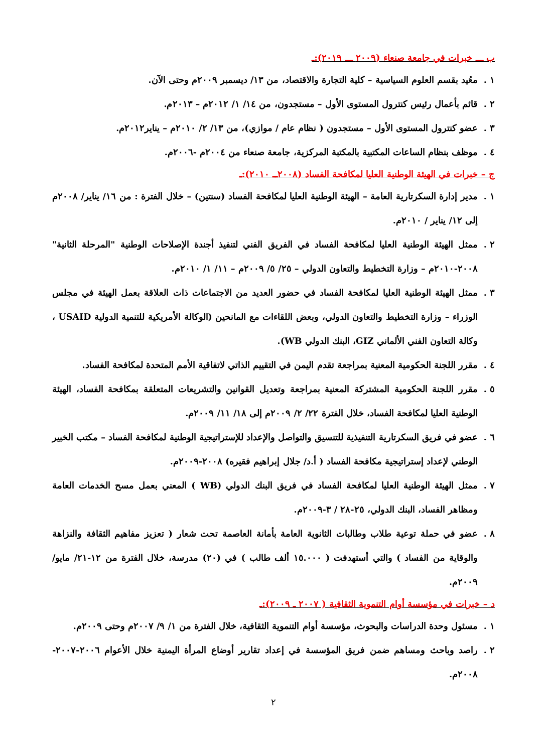ب ـــ خبرات في جامعة صنعاء (٢٠٠٩ ـــ ٢٠١٩):ـ
١ . معُيد بقسم العلوم السياسية – كلية التجارة والاقتصاد، من ١٣/ ديسمبر ٢٠٠٩م وحتى الآن.
٢ . قائم بأعمال رئيس كنترول المستوى الأول – مستجدون، من ١٤/ ١/ ٢٠١٢م – ٢٠١٣م.
٣ . عضو كنترول المستوى الأول – مستجدون ( نظام عام / موازي)، من ١٣/ ٢/ ٢٠١٠م – يناير٢٠١٢م.
٤ . موظف بنظام الساعات المكتبية بالمكتبة المركزية، جامعة صنعاء من ٢٠٠٤م -٢٠٠٦م.
ج – خبرات في الهيئة الوطنية العليا لمكافحة الفساد (٢٠٠٨ــ ٢٠١٠):ـ
١ . مدير إدارة السكرتارية العامة – الهيئة الوطنية العليا لمكافحة الفساد (سنتين) – خلال الفترة : من ١٦/ يناير/ ٢٠٠٨م إلى ١٢/ يناير / ٢٠١٠م.
٢ . ممثل الهيئة الوطنية العليا لمكافحة الفساد في الفريق الفني لتنفيذ أجندة الإصلاحات الوطنية "المرحلة الثانية" ٢٠٠٨-٢٠١٠م – وزارة التخطيط والتعاون الدولي – ٢٥/ ٥/ ٢٠٠٩م – ١١/ ١/ ٢٠١٠م.
٣ . ممثل الهيئة الوطنية العليا لمكافحة الفساد في حضور العديد من الاجتماعات ذات العلاقة بعمل الهيئة في مجلس الوزراء – وزارة التخطيط والتعاون الدولي، وبعض اللقاءات مع المانحين (الوكالة الأمريكية للتنمية الدولية USAID ، وكالة التعاون الفني الألماني GIZ، البنك الدولي WB).
٤ . مقرر اللجنة الحكومية المعنية بمراجعة تقدم اليمن في التقييم الذاتي لاتفاقية الأمم المتحدة لمكافحة الفساد.
٥ . مقرر اللجنة الحكومية المشتركة المعنية بمراجعة وتعديل القوانين والتشريعات المتعلقة بمكافحة الفساد، الهيئة الوطنية العليا لمكافحة الفساد، خلال الفترة ٢٢/ ٢/ ٢٠٠٩م إلى ١٨/ ١١/ ٢٠٠٩م.
٦ . عضو في فريق السكرتارية التنفيذية للتنسيق والتواصل والإعداد للإستراتيجية الوطنية لمكافحة الفساد – مكتب الخبير الوطني لإعداد إستراتيجية مكافحة الفساد ( أ.د/ جلال إبراهيم فقيره) ٢٠٠٨-٢٠٠٩م.
٧ . ممثل الهيئة الوطنية العليا لمكافحة الفساد في فريق البنك الدولي (WB ) المعني بعمل مسح الخدمات العامة ومظاهر الفساد، البنك الدولي، ٢٥-٢٨ / ٣-٢٠٠٩م.
٨ . عضو في حملة توعية طلاب وطالبات الثانوية العامة بأمانة العاصمة تحت شعار ( تعزيز مفاهيم الثقافة والنزاهة والوقاية من الفساد ) والتي أستهدفت ( ١٥.٠٠٠ ألف طالب ) في (٢٠) مدرسة، خلال الفترة من ١٢-٢١/ مايو/ ٢٠٠٩م.
د – خبرات في مؤسسة أوام التنموية الثقافية ( ٢٠٠٧ ـ ٢٠٠٩):ـ
١ . مسئول وحدة الدراسات والبحوث، مؤسسة أوام التنموية الثقافية، خلال الفترة من ١/ ٩/ ٢٠٠٧م وحتى ٢٠٠٩م.
٢ . راصد وباحث ومساهم ضمن فريق المؤسسة في إعداد تقارير أوضاع المرأة اليمنية خلال الأعوام ٢٠٠٦-٢٠٠٧- ٢٠٠٨م.
٢